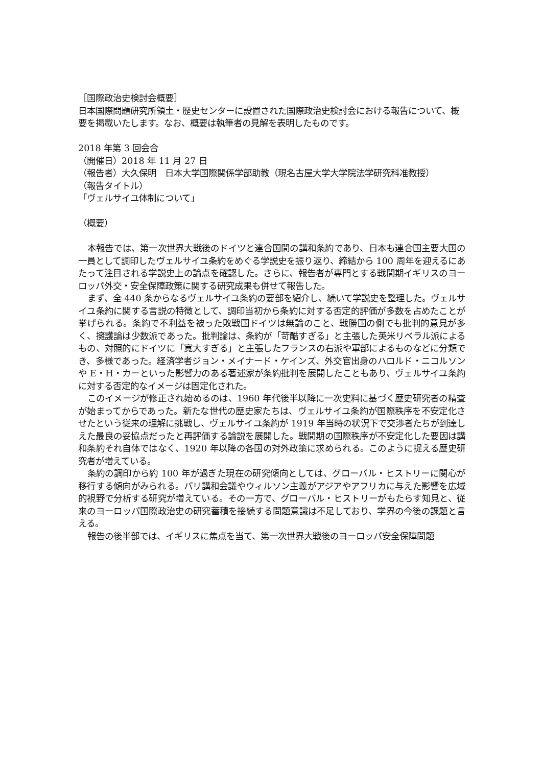［国際政治史検討会概要］
日本国際問題研究所領土・歴史センターに設置された国際政治史検討会における報告について、概要を掲載いたします。なお、概要は執筆者の見解を表明したものです。
2018 年第 3 回会合
（開催日）2018 年 11 月 27 日
（報告者）大久保明　日本大学国際関係学部助教（現名古屋大学大学院法学研究科准教授）
（報告タイトル）
「ヴェルサイユ体制について」
（概要）
本報告では、第一次世界大戦後のドイツと連合国間の講和条約であり、日本も連合国主要大国の一員として調印したヴェルサイユ条約をめぐる学説史を振り返り、締結から 100 周年を迎えるにあたって注目される学説史上の論点を確認した。さらに、報告者が専門とする戦間期イギリスのヨーロッパ外交・安全保障政策に関する研究成果も併せて報告した。
まず、全 440 条からなるヴェルサイユ条約の要部を紹介し、続いて学説史を整理した。ヴェルサイユ条約に関する言説の特徴として、調印当初から条約に対する否定的評価が多数を占めたことが挙げられる。条約で不利益を被った敗戦国ドイツは無論のこと、戦勝国の側でも批判的意見が多く、擁護論は少数派であった。批判論は、条約が「苛酷すぎる」と主張した英米リベラル派によるもの、対照的にドイツに「寛大すぎる」と主張したフランスの右派や軍部によるものなどに分類でき、多様であった。経済学者ジョン・メイナード・ケインズ、外交官出身のハロルド・ニコルソンや E・H・カーといった影響力のある著述家が条約批判を展開したこともあり、ヴェルサイユ条約に対する否定的なイメージは固定化された。
このイメージが修正され始めるのは、1960 年代後半以降に一次史料に基づく歴史研究者の精査が始まってからであった。新たな世代の歴史家たちは、ヴェルサイユ条約が国際秩序を不安定化させたという従来の理解に挑戦し、ヴェルサイユ条約が 1919 年当時の状況下で交渉者たちが到達しえた最良の妥協点だったと再評価する論説を展開した。戦間期の国際秩序が不安定化した要因は講和条約それ自体ではなく、1920 年以降の各国の対外政策に求められる。このように捉える歴史研究者が増えている。
条約の調印から約 100 年が過ぎた現在の研究傾向としては、グローバル・ヒストリーに関心が移行する傾向がみられる。パリ講和会議やウィルソン主義がアジアやアフリカに与えた影響を広域的視野で分析する研究が増えている。その一方で、グローバル・ヒストリーがもたらす知見と、従来のヨーロッパ国際政治史の研究蓄積を接続する問題意識は不足しており、学界の今後の課題と言える。
報告の後半部では、イギリスに焦点を当て、第一次世界大戦後のヨーロッパ安全保障問題